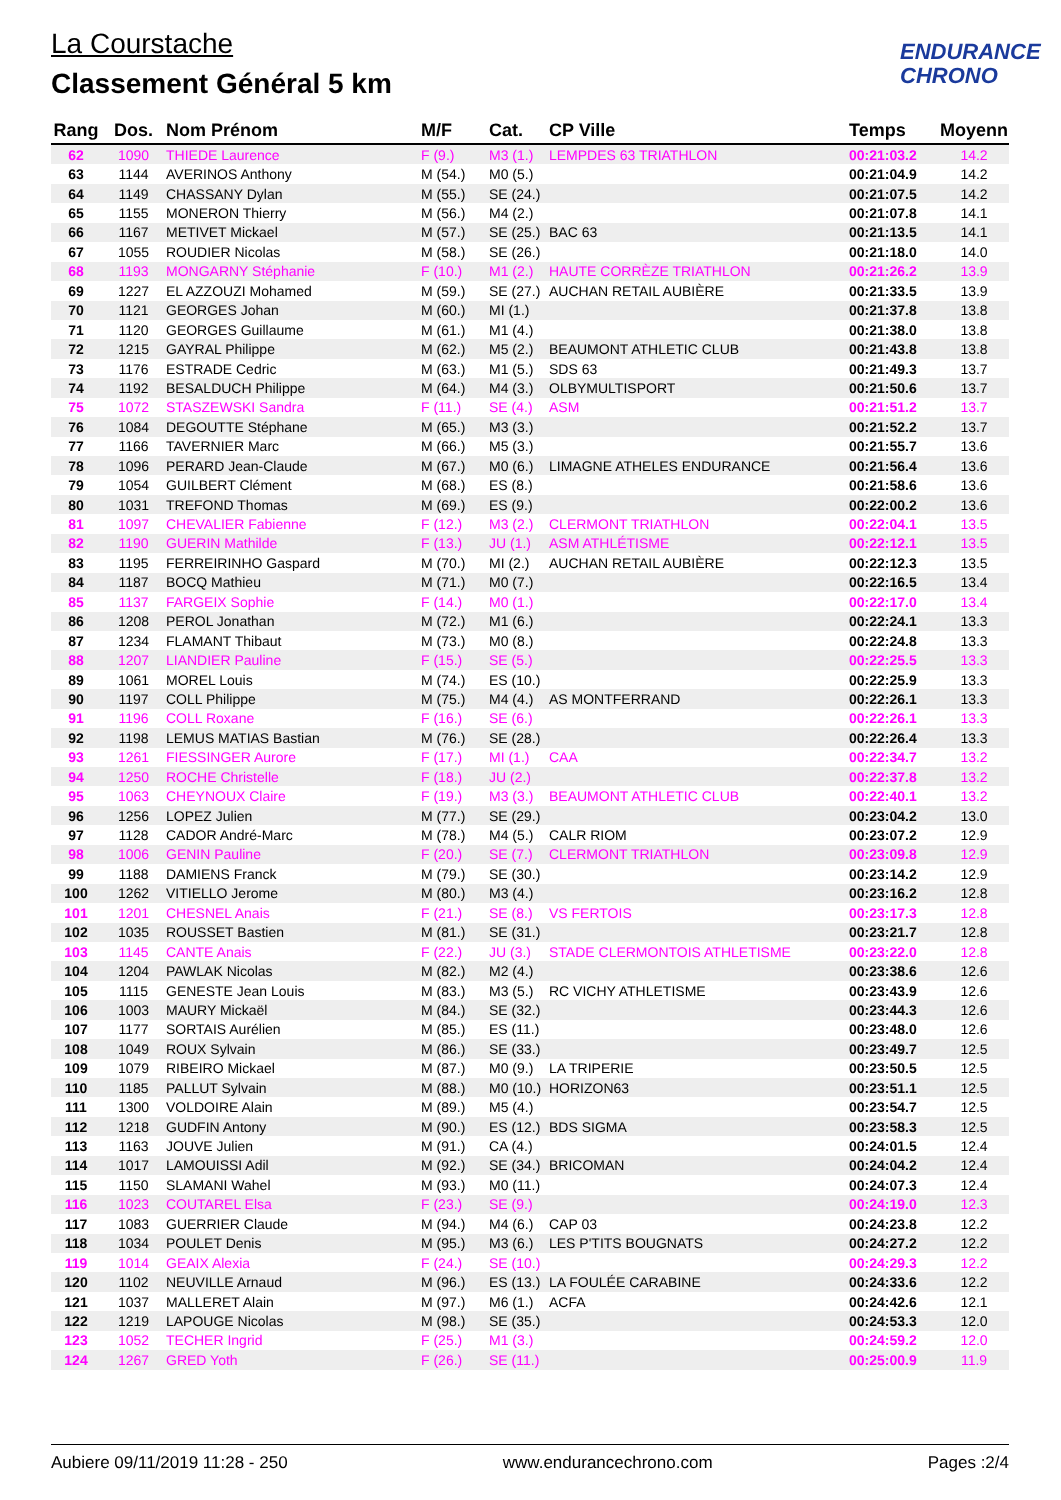La Courstache
Classement Général 5 km
ENDURANCE
CHRONO
| Rang | Dos. | Nom Prénom | M/F | Cat. | CP Ville | Temps | Moyenn |
| --- | --- | --- | --- | --- | --- | --- | --- |
| 62 | 1090 | THIEDE Laurence | F (9.) | M3 (1.) | LEMPDES 63 TRIATHLON | 00:21:03.2 | 14.2 |
| 63 | 1144 | AVERINOS Anthony | M (54.) | M0 (5.) | | 00:21:04.9 | 14.2 |
| 64 | 1149 | CHASSANY Dylan | M (55.) | SE (24.) | | 00:21:07.5 | 14.2 |
| 65 | 1155 | MONERON Thierry | M (56.) | M4 (2.) | | 00:21:07.8 | 14.1 |
| 66 | 1167 | METIVET Mickael | M (57.) | SE (25.) | BAC 63 | 00:21:13.5 | 14.1 |
| 67 | 1055 | ROUDIER Nicolas | M (58.) | SE (26.) | | 00:21:18.0 | 14.0 |
| 68 | 1193 | MONGARNY Stéphanie | F (10.) | M1 (2.) | HAUTE CORRÈZE TRIATHLON | 00:21:26.2 | 13.9 |
| 69 | 1227 | EL AZZOUZI Mohamed | M (59.) | SE (27.) | AUCHAN RETAIL AUBIÈRE | 00:21:33.5 | 13.9 |
| 70 | 1121 | GEORGES Johan | M (60.) | MI (1.) | | 00:21:37.8 | 13.8 |
| 71 | 1120 | GEORGES Guillaume | M (61.) | M1 (4.) | | 00:21:38.0 | 13.8 |
| 72 | 1215 | GAYRAL Philippe | M (62.) | M5 (2.) | BEAUMONT ATHLETIC CLUB | 00:21:43.8 | 13.8 |
| 73 | 1176 | ESTRADE Cedric | M (63.) | M1 (5.) | SDS 63 | 00:21:49.3 | 13.7 |
| 74 | 1192 | BESALDUCH Philippe | M (64.) | M4 (3.) | OLBYMULTISPORT | 00:21:50.6 | 13.7 |
| 75 | 1072 | STASZEWSKI Sandra | F (11.) | SE (4.) | ASM | 00:21:51.2 | 13.7 |
| 76 | 1084 | DEGOUTTE Stéphane | M (65.) | M3 (3.) | | 00:21:52.2 | 13.7 |
| 77 | 1166 | TAVERNIER Marc | M (66.) | M5 (3.) | | 00:21:55.7 | 13.6 |
| 78 | 1096 | PERARD Jean-Claude | M (67.) | M0 (6.) | LIMAGNE ATHELES ENDURANCE | 00:21:56.4 | 13.6 |
| 79 | 1054 | GUILBERT Clément | M (68.) | ES (8.) | | 00:21:58.6 | 13.6 |
| 80 | 1031 | TREFOND Thomas | M (69.) | ES (9.) | | 00:22:00.2 | 13.6 |
| 81 | 1097 | CHEVALIER Fabienne | F (12.) | M3 (2.) | CLERMONT TRIATHLON | 00:22:04.1 | 13.5 |
| 82 | 1190 | GUERIN Mathilde | F (13.) | JU (1.) | ASM ATHLÉTISME | 00:22:12.1 | 13.5 |
| 83 | 1195 | FERREIRINHO Gaspard | M (70.) | MI (2.) | AUCHAN RETAIL AUBIÈRE | 00:22:12.3 | 13.5 |
| 84 | 1187 | BOCQ Mathieu | M (71.) | M0 (7.) | | 00:22:16.5 | 13.4 |
| 85 | 1137 | FARGEIX Sophie | F (14.) | M0 (1.) | | 00:22:17.0 | 13.4 |
| 86 | 1208 | PEROL Jonathan | M (72.) | M1 (6.) | | 00:22:24.1 | 13.3 |
| 87 | 1234 | FLAMANT Thibaut | M (73.) | M0 (8.) | | 00:22:24.8 | 13.3 |
| 88 | 1207 | LIANDIER Pauline | F (15.) | SE (5.) | | 00:22:25.5 | 13.3 |
| 89 | 1061 | MOREL Louis | M (74.) | ES (10.) | | 00:22:25.9 | 13.3 |
| 90 | 1197 | COLL Philippe | M (75.) | M4 (4.) | AS MONTFERRAND | 00:22:26.1 | 13.3 |
| 91 | 1196 | COLL Roxane | F (16.) | SE (6.) | | 00:22:26.1 | 13.3 |
| 92 | 1198 | LEMUS MATIAS Bastian | M (76.) | SE (28.) | | 00:22:26.4 | 13.3 |
| 93 | 1261 | FIESSINGER Aurore | F (17.) | MI (1.) | CAA | 00:22:34.7 | 13.2 |
| 94 | 1250 | ROCHE Christelle | F (18.) | JU (2.) | | 00:22:37.8 | 13.2 |
| 95 | 1063 | CHEYNOUX Claire | F (19.) | M3 (3.) | BEAUMONT ATHLETIC CLUB | 00:22:40.1 | 13.2 |
| 96 | 1256 | LOPEZ Julien | M (77.) | SE (29.) | | 00:23:04.2 | 13.0 |
| 97 | 1128 | CADOR André-Marc | M (78.) | M4 (5.) | CALR RIOM | 00:23:07.2 | 12.9 |
| 98 | 1006 | GENIN Pauline | F (20.) | SE (7.) | CLERMONT TRIATHLON | 00:23:09.8 | 12.9 |
| 99 | 1188 | DAMIENS Franck | M (79.) | SE (30.) | | 00:23:14.2 | 12.9 |
| 100 | 1262 | VITIELLO Jerome | M (80.) | M3 (4.) | | 00:23:16.2 | 12.8 |
| 101 | 1201 | CHESNEL Anais | F (21.) | SE (8.) | VS FERTOIS | 00:23:17.3 | 12.8 |
| 102 | 1035 | ROUSSET Bastien | M (81.) | SE (31.) | | 00:23:21.7 | 12.8 |
| 103 | 1145 | CANTE Anais | F (22.) | JU (3.) | STADE CLERMONTOIS ATHLETISME | 00:23:22.0 | 12.8 |
| 104 | 1204 | PAWLAK Nicolas | M (82.) | M2 (4.) | | 00:23:38.6 | 12.6 |
| 105 | 1115 | GENESTE Jean Louis | M (83.) | M3 (5.) | RC VICHY ATHLETISME | 00:23:43.9 | 12.6 |
| 106 | 1003 | MAURY Mickaël | M (84.) | SE (32.) | | 00:23:44.3 | 12.6 |
| 107 | 1177 | SORTAIS Aurélien | M (85.) | ES (11.) | | 00:23:48.0 | 12.6 |
| 108 | 1049 | ROUX Sylvain | M (86.) | SE (33.) | | 00:23:49.7 | 12.5 |
| 109 | 1079 | RIBEIRO Mickael | M (87.) | M0 (9.) | LA TRIPERIE | 00:23:50.5 | 12.5 |
| 110 | 1185 | PALLUT Sylvain | M (88.) | M0 (10.) | HORIZON63 | 00:23:51.1 | 12.5 |
| 111 | 1300 | VOLDOIRE Alain | M (89.) | M5 (4.) | | 00:23:54.7 | 12.5 |
| 112 | 1218 | GUDFIN Antony | M (90.) | ES (12.) | BDS SIGMA | 00:23:58.3 | 12.5 |
| 113 | 1163 | JOUVE Julien | M (91.) | CA (4.) | | 00:24:01.5 | 12.4 |
| 114 | 1017 | LAMOUISSI Adil | M (92.) | SE (34.) | BRICOMAN | 00:24:04.2 | 12.4 |
| 115 | 1150 | SLAMANI Wahel | M (93.) | M0 (11.) | | 00:24:07.3 | 12.4 |
| 116 | 1023 | COUTAREL Elsa | F (23.) | SE (9.) | | 00:24:19.0 | 12.3 |
| 117 | 1083 | GUERRIER Claude | M (94.) | M4 (6.) | CAP 03 | 00:24:23.8 | 12.2 |
| 118 | 1034 | POULET Denis | M (95.) | M3 (6.) | LES P'TITS BOUGNATS | 00:24:27.2 | 12.2 |
| 119 | 1014 | GEAIX Alexia | F (24.) | SE (10.) | | 00:24:29.3 | 12.2 |
| 120 | 1102 | NEUVILLE Arnaud | M (96.) | ES (13.) | LA FOULÉE CARABINE | 00:24:33.6 | 12.2 |
| 121 | 1037 | MALLERET Alain | M (97.) | M6 (1.) | ACFA | 00:24:42.6 | 12.1 |
| 122 | 1219 | LAPOUGE Nicolas | M (98.) | SE (35.) | | 00:24:53.3 | 12.0 |
| 123 | 1052 | TECHER Ingrid | F (25.) | M1 (3.) | | 00:24:59.2 | 12.0 |
| 124 | 1267 | GRED Yoth | F (26.) | SE (11.) | | 00:25:00.9 | 11.9 |
Aubiere 09/11/2019 11:28 - 250 www.endurancechrono.com Pages :2/4